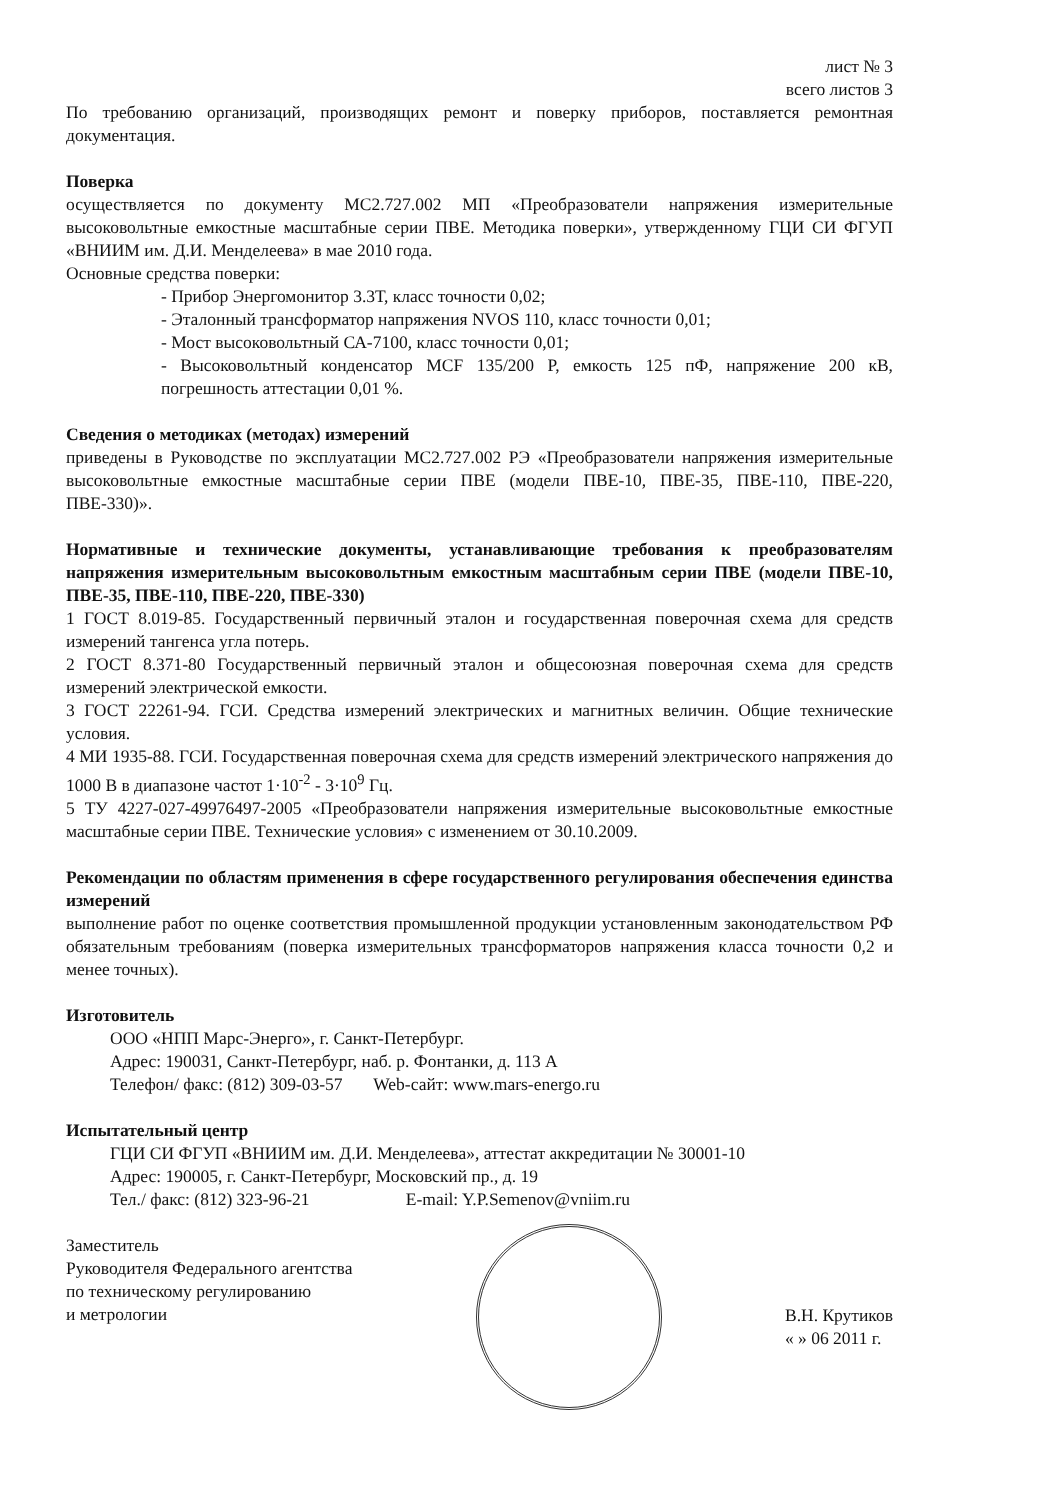лист № 3
всего листов 3
По требованию организаций, производящих ремонт и поверку приборов, поставляется ремонтная документация.
Поверка
осуществляется по документу МС2.727.002 МП «Преобразователи напряжения измерительные высоковольтные емкостные масштабные серии ПВЕ. Методика поверки», утвержденному ГЦИ СИ ФГУП «ВНИИМ им. Д.И. Менделеева» в мае 2010 года.
Основные средства поверки:
- Прибор Энергомонитор 3.3Т, класс точности 0,02;
- Эталонный трансформатор напряжения NVOS 110, класс точности 0,01;
- Мост высоковольтный СА-7100, класс точности 0,01;
- Высоковольтный конденсатор MCF 135/200 P, емкость 125 пФ, напряжение 200 кВ, погрешность аттестации 0,01 %.
Сведения о методиках (методах) измерений
приведены в Руководстве по эксплуатации МС2.727.002 РЭ «Преобразователи напряжения измерительные высоковольтные емкостные масштабные серии ПВЕ (модели ПВЕ-10, ПВЕ-35, ПВЕ-110, ПВЕ-220, ПВЕ-330)».
Нормативные и технические документы, устанавливающие требования к преобразователям напряжения измерительным высоковольтным емкостным масштабным серии ПВЕ (модели ПВЕ-10, ПВЕ-35, ПВЕ-110, ПВЕ-220, ПВЕ-330)
1 ГОСТ 8.019-85. Государственный первичный эталон и государственная поверочная схема для средств измерений тангенса угла потерь.
2 ГОСТ 8.371-80 Государственный первичный эталон и общесоюзная поверочная схема для средств измерений электрической емкости.
3 ГОСТ 22261-94. ГСИ. Средства измерений электрических и магнитных величин. Общие технические условия.
4 МИ 1935-88. ГСИ. Государственная поверочная схема для средств измерений электрического напряжения до 1000 В в диапазоне частот 1·10<sup>-2</sup> - 3·10<sup>9</sup> Гц.
5 ТУ 4227-027-49976497-2005 «Преобразователи напряжения измерительные высоковольтные емкостные масштабные серии ПВЕ. Технические условия» с изменением от 30.10.2009.
Рекомендации по областям применения в сфере государственного регулирования обеспечения единства измерений
выполнение работ по оценке соответствия промышленной продукции установленным законодательством РФ обязательным требованиям (поверка измерительных трансформаторов напряжения класса точности 0,2 и менее точных).
Изготовитель
ООО «НПП Марс-Энерго», г. Санкт-Петербург.
Адрес: 190031, Санкт-Петербург, наб. р. Фонтанки, д. 113 А
Телефон/ факс: (812) 309-03-57 Web-сайт: www.mars-energo.ru
Испытательный центр
ГЦИ СИ ФГУП «ВНИИМ им. Д.И. Менделеева», аттестат аккредитации № 30001-10
Адрес: 190005, г. Санкт-Петербург, Московский пр., д. 19
Тел./ факс: (812) 323-96-21 E-mail: Y.P.Semenov@vniim.ru
Заместитель
Руководителя Федерального агентства
по техническому регулированию
и метрологии
В.Н. Крутиков
« » 06 2011 г.